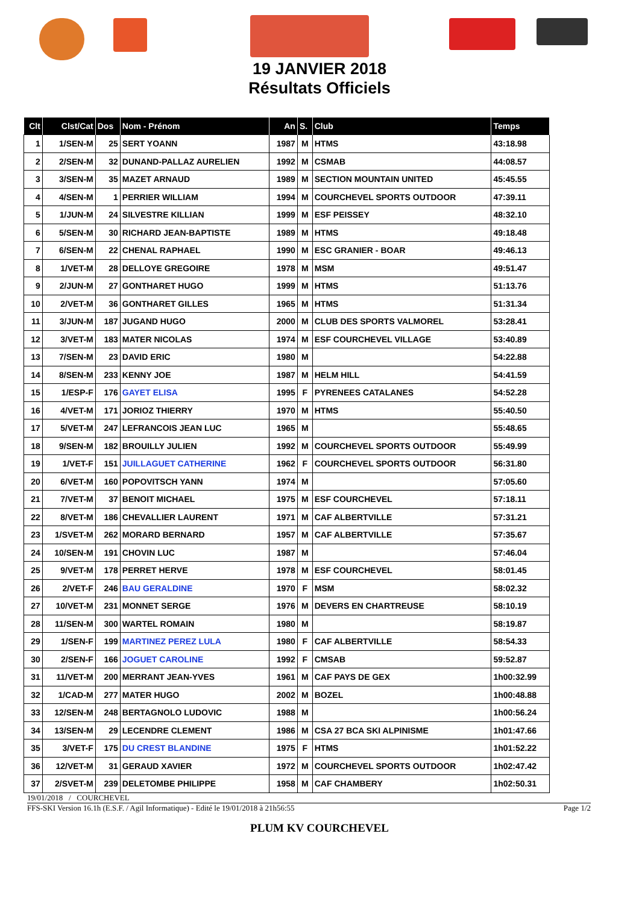19 JANVIER 2018
Résultats Officiels
| Clt | Clst/Cat | Dos | Nom - Prénom | An | S. | Club | Temps |
| --- | --- | --- | --- | --- | --- | --- | --- |
| 1 | 1/SEN-M | 25 | SERT YOANN | 1987 | M | HTMS | 43:18.98 |
| 2 | 2/SEN-M | 32 | DUNAND-PALLAZ AURELIEN | 1992 | M | CSMAB | 44:08.57 |
| 3 | 3/SEN-M | 35 | MAZET ARNAUD | 1989 | M | SECTION MOUNTAIN UNITED | 45:45.55 |
| 4 | 4/SEN-M | 1 | PERRIER WILLIAM | 1994 | M | COURCHEVEL SPORTS OUTDOOR | 47:39.11 |
| 5 | 1/JUN-M | 24 | SILVESTRE KILLIAN | 1999 | M | ESF PEISSEY | 48:32.10 |
| 6 | 5/SEN-M | 30 | RICHARD JEAN-BAPTISTE | 1989 | M | HTMS | 49:18.48 |
| 7 | 6/SEN-M | 22 | CHENAL RAPHAEL | 1990 | M | ESC GRANIER - BOAR | 49:46.13 |
| 8 | 1/VET-M | 28 | DELLOYE GREGOIRE | 1978 | M | MSM | 49:51.47 |
| 9 | 2/JUN-M | 27 | GONTHARET HUGO | 1999 | M | HTMS | 51:13.76 |
| 10 | 2/VET-M | 36 | GONTHARET GILLES | 1965 | M | HTMS | 51:31.34 |
| 11 | 3/JUN-M | 187 | JUGAND HUGO | 2000 | M | CLUB DES SPORTS VALMOREL | 53:28.41 |
| 12 | 3/VET-M | 183 | MATER NICOLAS | 1974 | M | ESF COURCHEVEL VILLAGE | 53:40.89 |
| 13 | 7/SEN-M | 23 | DAVID ERIC | 1980 | M | | 54:22.88 |
| 14 | 8/SEN-M | 233 | KENNY JOE | 1987 | M | HELM HILL | 54:41.59 |
| 15 | 1/ESP-F | 176 | GAYET ELISA | 1995 | F | PYRENEES CATALANES | 54:52.28 |
| 16 | 4/VET-M | 171 | JORIOZ THIERRY | 1970 | M | HTMS | 55:40.50 |
| 17 | 5/VET-M | 247 | LEFRANCOIS JEAN LUC | 1965 | M | | 55:48.65 |
| 18 | 9/SEN-M | 182 | BROUILLY JULIEN | 1992 | M | COURCHEVEL SPORTS OUTDOOR | 55:49.99 |
| 19 | 1/VET-F | 151 | JUILLAGUET CATHERINE | 1962 | F | COURCHEVEL SPORTS OUTDOOR | 56:31.80 |
| 20 | 6/VET-M | 160 | POPOVITSCH YANN | 1974 | M | | 57:05.60 |
| 21 | 7/VET-M | 37 | BENOIT MICHAEL | 1975 | M | ESF COURCHEVEL | 57:18.11 |
| 22 | 8/VET-M | 186 | CHEVALLIER LAURENT | 1971 | M | CAF ALBERTVILLE | 57:31.21 |
| 23 | 1/SVET-M | 262 | MORARD BERNARD | 1957 | M | CAF ALBERTVILLE | 57:35.67 |
| 24 | 10/SEN-M | 191 | CHOVIN LUC | 1987 | M | | 57:46.04 |
| 25 | 9/VET-M | 178 | PERRET HERVE | 1978 | M | ESF COURCHEVEL | 58:01.45 |
| 26 | 2/VET-F | 246 | BAU GERALDINE | 1970 | F | MSM | 58:02.32 |
| 27 | 10/VET-M | 231 | MONNET SERGE | 1976 | M | DEVERS EN CHARTREUSE | 58:10.19 |
| 28 | 11/SEN-M | 300 | WARTEL ROMAIN | 1980 | M | | 58:19.87 |
| 29 | 1/SEN-F | 199 | MARTINEZ PEREZ LULA | 1980 | F | CAF ALBERTVILLE | 58:54.33 |
| 30 | 2/SEN-F | 166 | JOGUET CAROLINE | 1992 | F | CMSAB | 59:52.87 |
| 31 | 11/VET-M | 200 | MERRANT JEAN-YVES | 1961 | M | CAF PAYS DE GEX | 1h00:32.99 |
| 32 | 1/CAD-M | 277 | MATER HUGO | 2002 | M | BOZEL | 1h00:48.88 |
| 33 | 12/SEN-M | 248 | BERTAGNOLO LUDOVIC | 1988 | M | | 1h00:56.24 |
| 34 | 13/SEN-M | 29 | LECENDRE CLEMENT | 1986 | M | CSA 27 BCA SKI ALPINISME | 1h01:47.66 |
| 35 | 3/VET-F | 175 | DU CREST BLANDINE | 1975 | F | HTMS | 1h01:52.22 |
| 36 | 12/VET-M | 31 | GERAUD XAVIER | 1972 | M | COURCHEVEL SPORTS OUTDOOR | 1h02:47.42 |
| 37 | 2/SVET-M | 239 | DELETOMBE PHILIPPE | 1958 | M | CAF CHAMBERY | 1h02:50.31 |
19/01/2018 / COURCHEVEL
FFS-SKI Version 16.1h (E.S.F. / Agil Informatique) - Edité le 19/01/2018 à 21h56:55 Page 1/2
PLUM KV COURCHEVEL